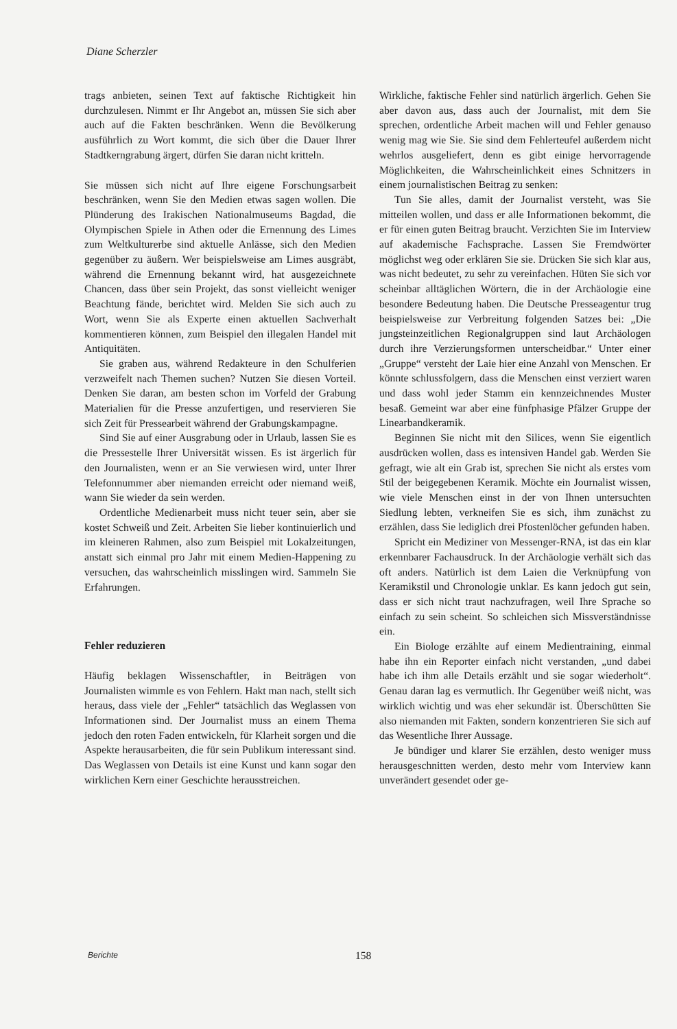Diane Scherzler
trags anbieten, seinen Text auf faktische Richtigkeit hin durchzulesen. Nimmt er Ihr Angebot an, müssen Sie sich aber auch auf die Fakten beschränken. Wenn die Bevölkerung ausführlich zu Wort kommt, die sich über die Dauer Ihrer Stadtkerngrabung ärgert, dürfen Sie daran nicht kritteln.
Sie müssen sich nicht auf Ihre eigene Forschungsarbeit beschränken, wenn Sie den Medien etwas sagen wollen. Die Plünderung des Irakischen Nationalmuseums Bagdad, die Olympischen Spiele in Athen oder die Ernennung des Limes zum Weltkulturerbe sind aktuelle Anlässe, sich den Medien gegenüber zu äußern. Wer beispielsweise am Limes ausgräbt, während die Ernennung bekannt wird, hat ausgezeichnete Chancen, dass über sein Projekt, das sonst vielleicht weniger Beachtung fände, berichtet wird. Melden Sie sich auch zu Wort, wenn Sie als Experte einen aktuellen Sachverhalt kommentieren können, zum Beispiel den illegalen Handel mit Antiquitäten.
Sie graben aus, während Redakteure in den Schulferien verzweifelt nach Themen suchen? Nutzen Sie diesen Vorteil. Denken Sie daran, am besten schon im Vorfeld der Grabung Materialien für die Presse anzufertigen, und reservieren Sie sich Zeit für Pressearbeit während der Grabungskampagne.
Sind Sie auf einer Ausgrabung oder in Urlaub, lassen Sie es die Pressestelle Ihrer Universität wissen. Es ist ärgerlich für den Journalisten, wenn er an Sie verwiesen wird, unter Ihrer Telefonnummer aber niemanden erreicht oder niemand weiß, wann Sie wieder da sein werden.
Ordentliche Medienarbeit muss nicht teuer sein, aber sie kostet Schweiß und Zeit. Arbeiten Sie lieber kontinuierlich und im kleineren Rahmen, also zum Beispiel mit Lokalzeitungen, anstatt sich einmal pro Jahr mit einem Medien-Happening zu versuchen, das wahrscheinlich misslingen wird. Sammeln Sie Erfahrungen.
Fehler reduzieren
Häufig beklagen Wissenschaftler, in Beiträgen von Journalisten wimmle es von Fehlern. Hakt man nach, stellt sich heraus, dass viele der „Fehler“ tatsächlich das Weglassen von Informationen sind. Der Journalist muss an einem Thema jedoch den roten Faden entwickeln, für Klarheit sorgen und die Aspekte herausarbeiten, die für sein Publikum interessant sind. Das Weglassen von Details ist eine Kunst und kann sogar den wirklichen Kern einer Geschichte herausstreichen.
Wirkliche, faktische Fehler sind natürlich ärgerlich. Gehen Sie aber davon aus, dass auch der Journalist, mit dem Sie sprechen, ordentliche Arbeit machen will und Fehler genauso wenig mag wie Sie. Sie sind dem Fehlerteufel außerdem nicht wehrlos ausgeliefert, denn es gibt einige hervorragende Möglichkeiten, die Wahrscheinlichkeit eines Schnitzers in einem journalistischen Beitrag zu senken:
Tun Sie alles, damit der Journalist versteht, was Sie mitteilen wollen, und dass er alle Informationen bekommt, die er für einen guten Beitrag braucht. Verzichten Sie im Interview auf akademische Fachsprache. Lassen Sie Fremdwörter möglichst weg oder erklären Sie sie. Drücken Sie sich klar aus, was nicht bedeutet, zu sehr zu vereinfachen. Hüten Sie sich vor scheinbar alltäglichen Wörtern, die in der Archäologie eine besondere Bedeutung haben. Die Deutsche Presseagentur trug beispielsweise zur Verbreitung folgenden Satzes bei: „Die jungsteinzeitlichen Regionalgruppen sind laut Archäologen durch ihre Verzierungsformen unterscheidbar.“ Unter einer „Gruppe“ versteht der Laie hier eine Anzahl von Menschen. Er könnte schlussfolgern, dass die Menschen einst verziert waren und dass wohl jeder Stamm ein kennzeichnendes Muster besaß. Gemeint war aber eine fünfphasige Pfälzer Gruppe der Linearbandkeramik.
Beginnen Sie nicht mit den Silices, wenn Sie eigentlich ausdrücken wollen, dass es intensiven Handel gab. Werden Sie gefragt, wie alt ein Grab ist, sprechen Sie nicht als erstes vom Stil der beigegebenen Keramik. Möchte ein Journalist wissen, wie viele Menschen einst in der von Ihnen untersuchten Siedlung lebten, verkneifen Sie es sich, ihm zunächst zu erzählen, dass Sie lediglich drei Pfostenlöcher gefunden haben.
Spricht ein Mediziner von Messenger-RNA, ist das ein klar erkennbarer Fachausdruck. In der Archäologie verhält sich das oft anders. Natürlich ist dem Laien die Verknüpfung von Keramikstil und Chronologie unklar. Es kann jedoch gut sein, dass er sich nicht traut nachzufragen, weil Ihre Sprache so einfach zu sein scheint. So schleichen sich Missverständnisse ein.
Ein Biologe erzählte auf einem Medientraining, einmal habe ihn ein Reporter einfach nicht verstanden, „und dabei habe ich ihm alle Details erzählt und sie sogar wiederholt“. Genau daran lag es vermutlich. Ihr Gegenüber weiß nicht, was wirklich wichtig und was eher sekundär ist. Überschütten Sie also niemanden mit Fakten, sondern konzentrieren Sie sich auf das Wesentliche Ihrer Aussage.
Je bündiger und klarer Sie erzählen, desto weniger muss herausgeschnitten werden, desto mehr vom Interview kann unverändert gesendet oder ge-
Berichte 158